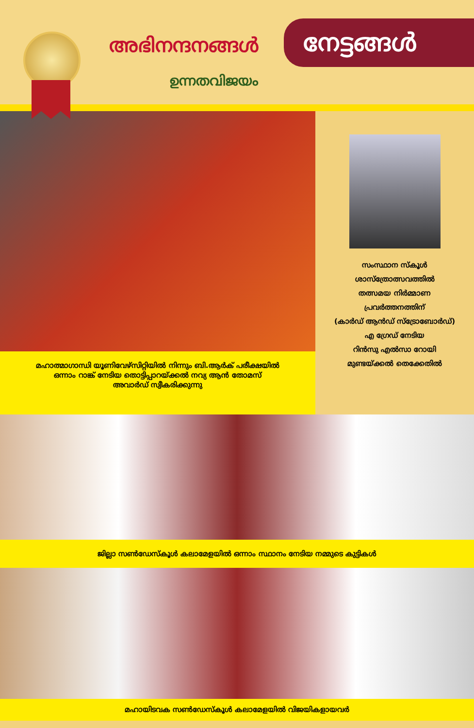അഭിനന്ദനങ്ങൾ നേട്ടങ്ങൾ
ഉന്നതവിജയം
മഹാത്മാഗാന്ധി യൂണിവേഴ്സിറ്റിയിൽ നിന്നും ബി.ആർക് പരീക്ഷയിൽ
ഒന്നാം റാങ്ക് നേടിയ തൊട്ടിപ്പാറയ്ക്കൽ നവ്യ ആൻ തോമസ്
അവാർഡ് സ്വീകരിക്കുന്നു
സംസ്ഥാന സ്കൂൾ
ശാസ്ത്രോത്സവത്തിൽ
തത്സമയ നിർമ്മാണ
പ്രവർത്തനത്തിന്
(കാർഡ് ആൻഡ് സ്ട്രോബോർഡ്)
എ ഗ്രേഡ് നേടിയ
റിൻസു എൽസാ റോയി
മുണ്ടയ്ക്കൽ തെക്കേതിൽ
ജില്ലാ സൺഡേസ്കൂൾ കലാമേളയിൽ ഒന്നാം സ്ഥാനം നേടിയ നമ്മുടെ കുട്ടികൾ
മഹായിടവക സൺഡേസ്കൂൾ കലാമേളയിൽ വിജയികളായവർ